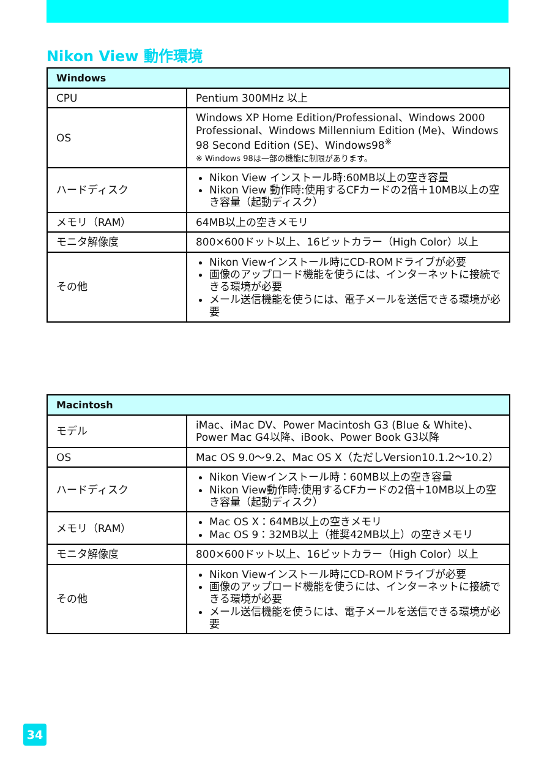Nikon View 動作環境
| Windows | |
| --- | --- |
| CPU | Pentium 300MHz 以上 |
| OS | Windows XP Home Edition/Professional、Windows 2000 Professional、Windows Millennium Edition (Me)、Windows 98 Second Edition (SE)、Windows98<sup>※</sup> ※ Windows 98は一部の機能に制限があります。 |
| ハードディスク | Nikon View インストール時:60MB以上の空き容量 Nikon View 動作時:使用するCFカードの2倍＋10MB以上の空き容量（起動ディスク） |
| メモリ（RAM） | 64MB以上の空きメモリ |
| モニタ解像度 | 800×600ドット以上、16ビットカラー（High Color）以上 |
| その他 | Nikon Viewインストール時にCD-ROMドライブが必要 画像のアップロード機能を使うには、インターネットに接続できる環境が必要 メール送信機能を使うには、電子メールを送信できる環境が必要 |
| Macintosh | |
| --- | --- |
| モデル | iMac、iMac DV、Power Macintosh G3 (Blue & White)、Power Mac G4以降、iBook、Power Book G3以降 |
| OS | Mac OS 9.0〜9.2、Mac OS X（ただしVersion10.1.2〜10.2） |
| ハードディスク | Nikon Viewインストール時：60MB以上の空き容量 Nikon View動作時:使用するCFカードの2倍＋10MB以上の空き容量（起動ディスク） |
| メモリ（RAM） | Mac OS X：64MB以上の空きメモリ Mac OS 9：32MB以上（推奨42MB以上）の空きメモリ |
| モニタ解像度 | 800×600ドット以上、16ビットカラー（High Color）以上 |
| その他 | Nikon Viewインストール時にCD-ROMドライブが必要 画像のアップロード機能を使うには、インターネットに接続できる環境が必要 メール送信機能を使うには、電子メールを送信できる環境が必要 |
34